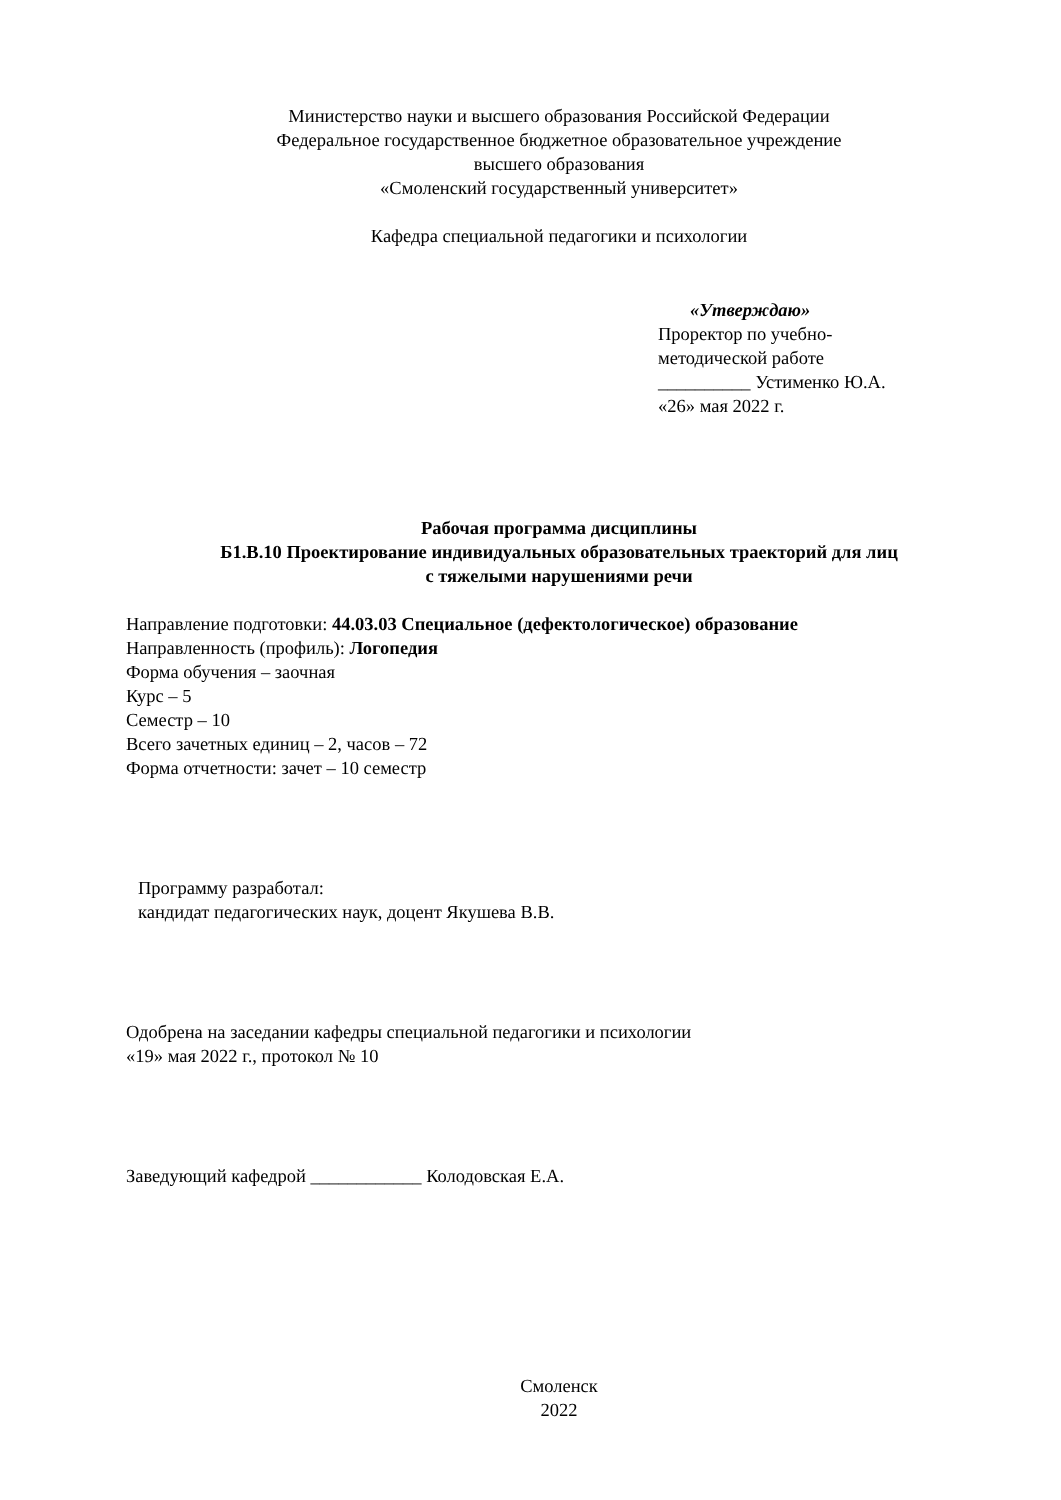Министерство науки и высшего образования Российской Федерации
Федеральное государственное бюджетное образовательное учреждение
высшего образования
«Смоленский государственный университет»
Кафедра специальной педагогики и психологии
«Утверждаю»
Проректор по учебно-
методической работе
__________ Устименко Ю.А.
«26» мая 2022 г.
Рабочая программа дисциплины
Б1.В.10 Проектирование индивидуальных образовательных траекторий для лиц
с тяжелыми нарушениями речи
Направление подготовки: 44.03.03 Специальное (дефектологическое) образование
Направленность (профиль): Логопедия
Форма обучения – заочная
Курс – 5
Семестр – 10
Всего зачетных единиц – 2, часов – 72
Форма отчетности: зачет – 10 семестр
Программу разработал:
кандидат педагогических наук, доцент Якушева В.В.
Одобрена на заседании кафедры специальной педагогики и психологии
«19» мая 2022 г., протокол № 10
Заведующий кафедрой ____________ Колодовская Е.А.
Смоленск
2022